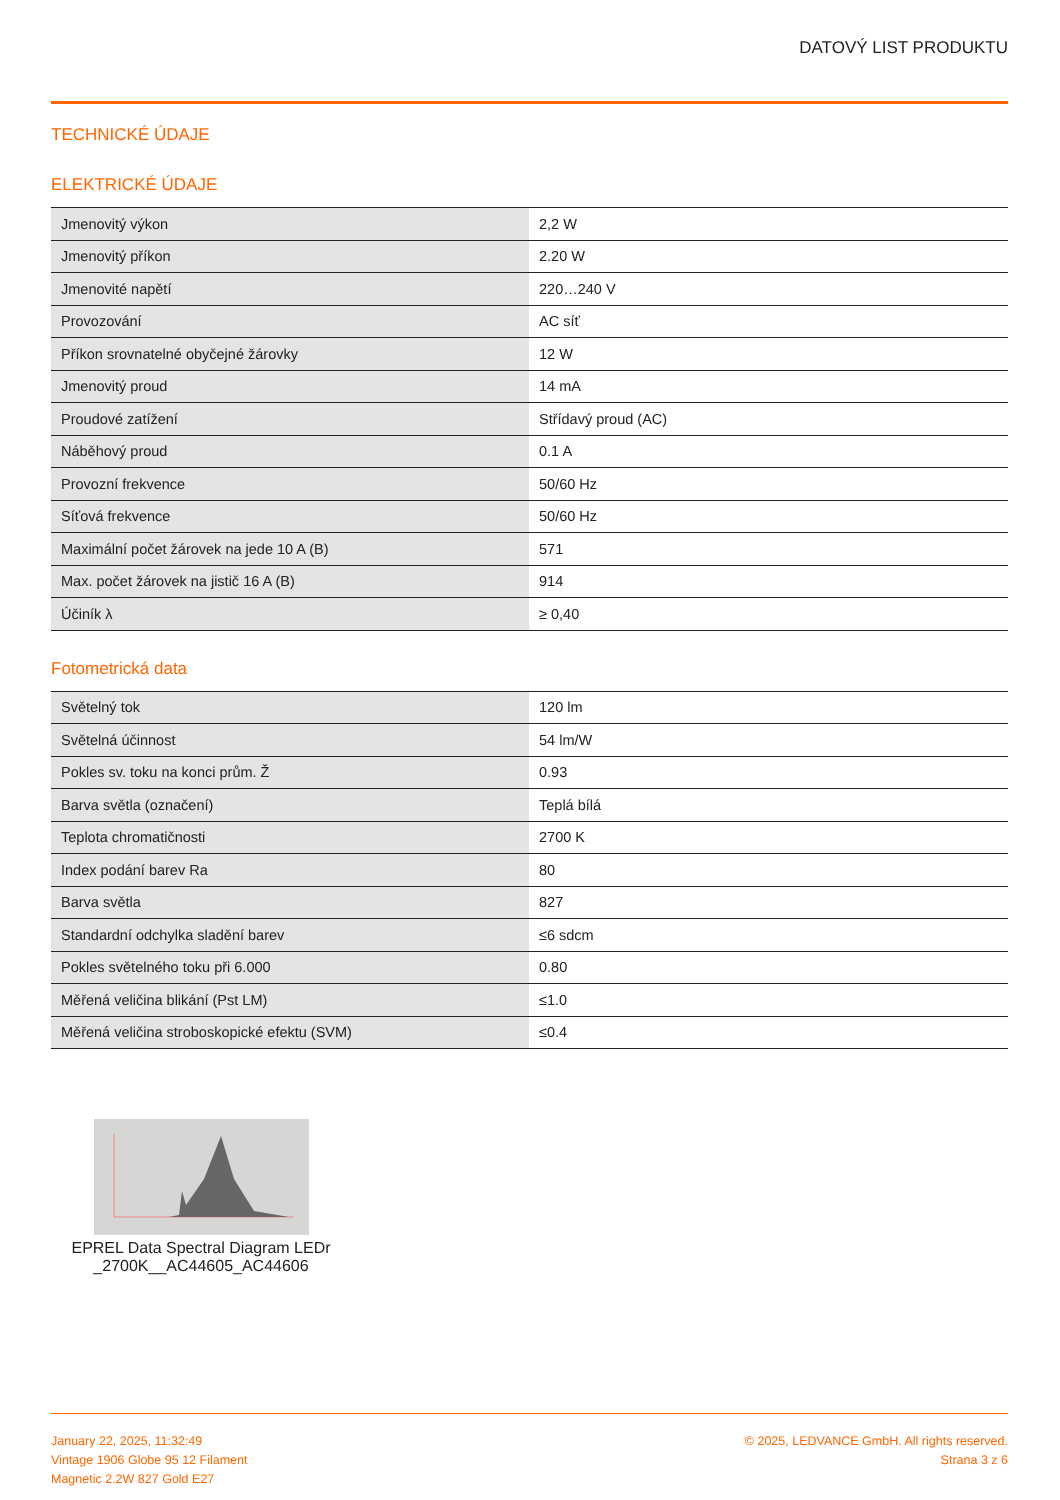DATOVÝ LIST PRODUKTU
TECHNICKÉ ÚDAJE
ELEKTRICKÉ ÚDAJE
| Jmenovitý výkon | 2,2 W |
| Jmenovitý příkon | 2.20 W |
| Jmenovité napětí | 220…240 V |
| Provozování | AC síť |
| Příkon srovnatelné obyčejné žárovky | 12 W |
| Jmenovitý proud | 14 mA |
| Proudové zatížení | Střídavý proud (AC) |
| Náběhový proud | 0.1 A |
| Provozní frekvence | 50/60 Hz |
| Síťová frekvence | 50/60 Hz |
| Maximální počet žárovek na jede 10 A (B) | 571 |
| Max. počet žárovek na jistič 16 A (B) | 914 |
| Účiník λ | ≥ 0,40 |
Fotometrická data
| Světelný tok | 120 lm |
| Světelná účinnost | 54 lm/W |
| Pokles sv. toku na konci prům. Ž | 0.93 |
| Barva světla (označení) | Teplá bílá |
| Teplota chromatičnosti | 2700 K |
| Index podání barev Ra | 80 |
| Barva světla | 827 |
| Standardní odchylka sladění barev | ≤6 sdcm |
| Pokles světelného toku při 6.000 | 0.80 |
| Měřená veličina blikání (Pst LM) | ≤1.0 |
| Měřená veličina stroboskopické efektu (SVM) | ≤0.4 |
EPREL Data Spectral Diagram LEDr _2700K__AC44605_AC44606
January 22, 2025, 11:32:49
Vintage 1906 Globe 95 12 Filament
Magnetic 2.2W 827 Gold E27
© 2025, LEDVANCE GmbH. All rights reserved.
Strana 3 z 6